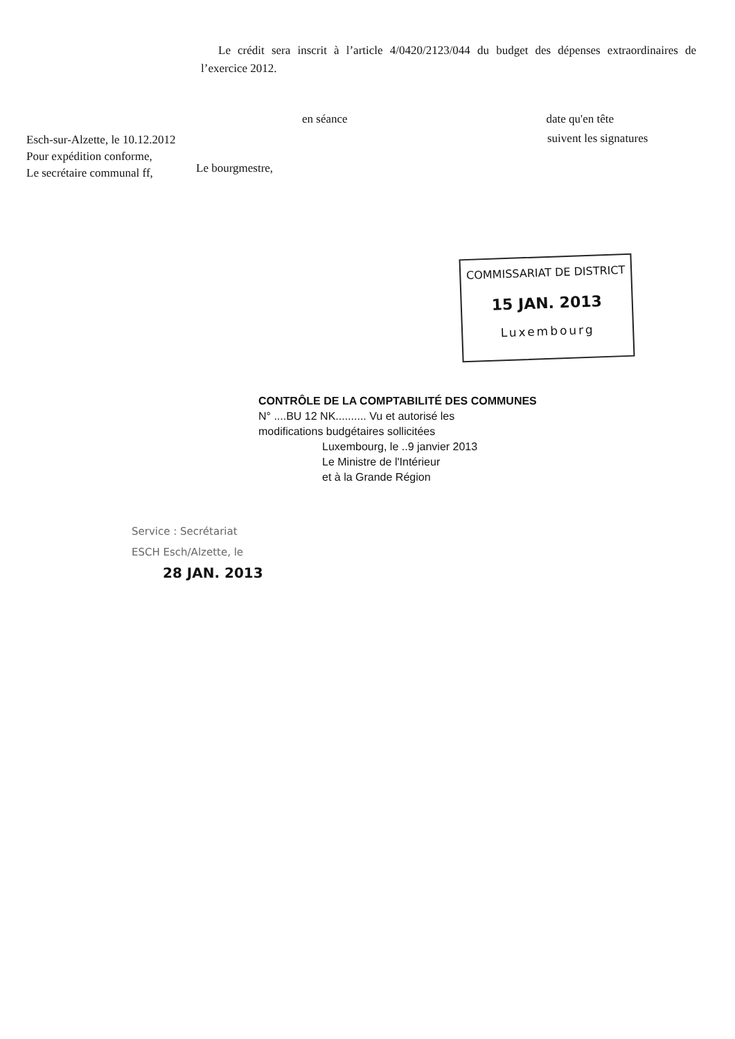Le crédit sera inscrit à l’article 4/0420/2123/044 du budget des dépenses extraordinaires de l’exercice 2012.
en séance date qu'en tête
Esch-sur-Alzette, le 10.12.2012
Pour expédition conforme,
Le secrétaire communal ff,
suivent les signatures
Le bourgmestre,
COMMISSARIAT DE DISTRICT
15 JAN. 2013
Luxembourg
CONTRÔLE DE LA COMPTABILITÉ DES COMMUNES
N° ....BU 12 NK.......... Vu et autorisé les
modifications budgétaires sollicitées
Luxembourg, le ..9 janvier 2013
Le Ministre de l'Intérieur
et à la Grande Région
Service : Secrétariat
ESCH Esch/Alzette, le
28 JAN. 2013